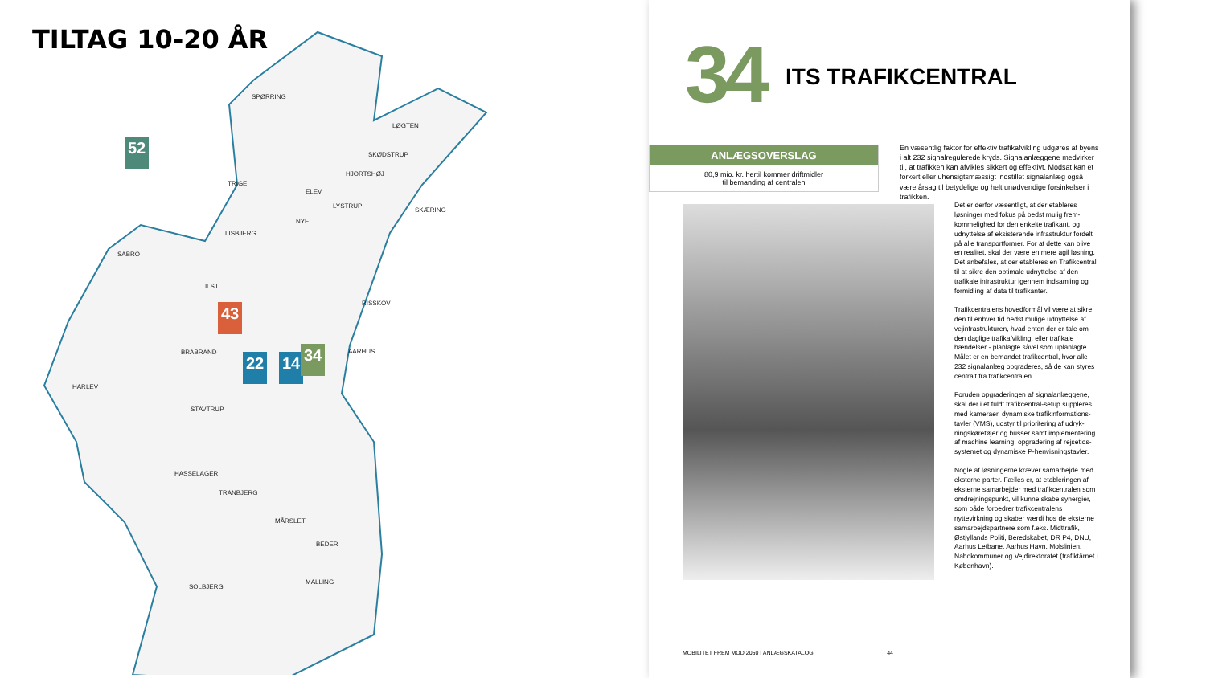TILTAG 10-20 ÅR
SPØRRING
LØGTEN
SKØDSTRUP
HJORTSHØJ
TRIGE
ELEV
LYSTRUP
SKÆRING
NYE
LISBJERG
SABRO
TILST
RISSKOV
BRABRAND AARHUS
HARLEV
STAVTRUP
HASSELAGER
TRANBJERG
MÅRSLET
BEDER
SOLBJERG
MALLING
52
43
22 14 34
34 ITS TRAFIKCENTRAL
ANLÆGSOVERSLAG
80,9 mio. kr. hertil kommer driftmidler
til bemanding af centralen
En væsentlig faktor for effektiv trafikafvikling udgøres af byens i alt 232 signalregulerede kryds. Signalanlæggene medvirker til, at trafikken kan afvikles sikkert og effektivt. Modsat kan et forkert eller uhensigtsmæssigt indstillet signalanlæg også være årsag til betydelige og helt unødvendige forsinkelser i trafikken.
Det er derfor væsentligt, at der etableres løsninger med fokus på bedst mulig frem­kommelighed for den enkelte trafikant, og udnyttelse af eksisterende infrastruktur fordelt på alle transportformer. For at dette kan blive en realitet, skal der være en mere agil løsning, Det anbefales, at der etableres en Trafikcen­tral til at sikre den optimale udnyttelse af den trafikale infrastruktur igennem indsamling og formidling af data til trafikanter.
Trafikcentralens hovedformål vil være at sikre den til enhver tid bedst mulige udnyttelse af vejinfrastrukturen, hvad enten der er tale om den daglige trafikafvikling, eller trafikale hændelser - planlagte såvel som uplanlagte. Målet er en bemandet trafikcentral, hvor alle 232 signalanlæg opgraderes, så de kan styres centralt fra trafikcentralen.
Foruden opgraderingen af signalanlæggene, skal der i et fuldt trafikcentral-setup suppleres med kameraer, dynamiske trafikinformations­tavler (VMS), udstyr til prioritering af udryk­ningskøretøjer og busser samt implementering af machine learning, opgradering af rejsetids­systemet og dynamiske P-henvisningstavler.
Nogle af løsningerne kræver samarbejde med eksterne parter. Fælles er, at etableringen af eksterne samarbejder med trafikcentra­len som omdrejningspunkt, vil kunne skabe synergier, som både forbedrer trafikcentralens nyttevirkning og skaber værdi hos de eksterne samarbejdspartnere som f.eks. Midttrafik, Østjyllands Politi, Beredskabet, DR P4, DNU, Aarhus Letbane, Aarhus Havn, Molslinien, Nabokommuner og Vejdirektoratet (trafiktårnet i København).
MOBILITET FREM MOD 2050 I ANLÆGSKATALOG 44